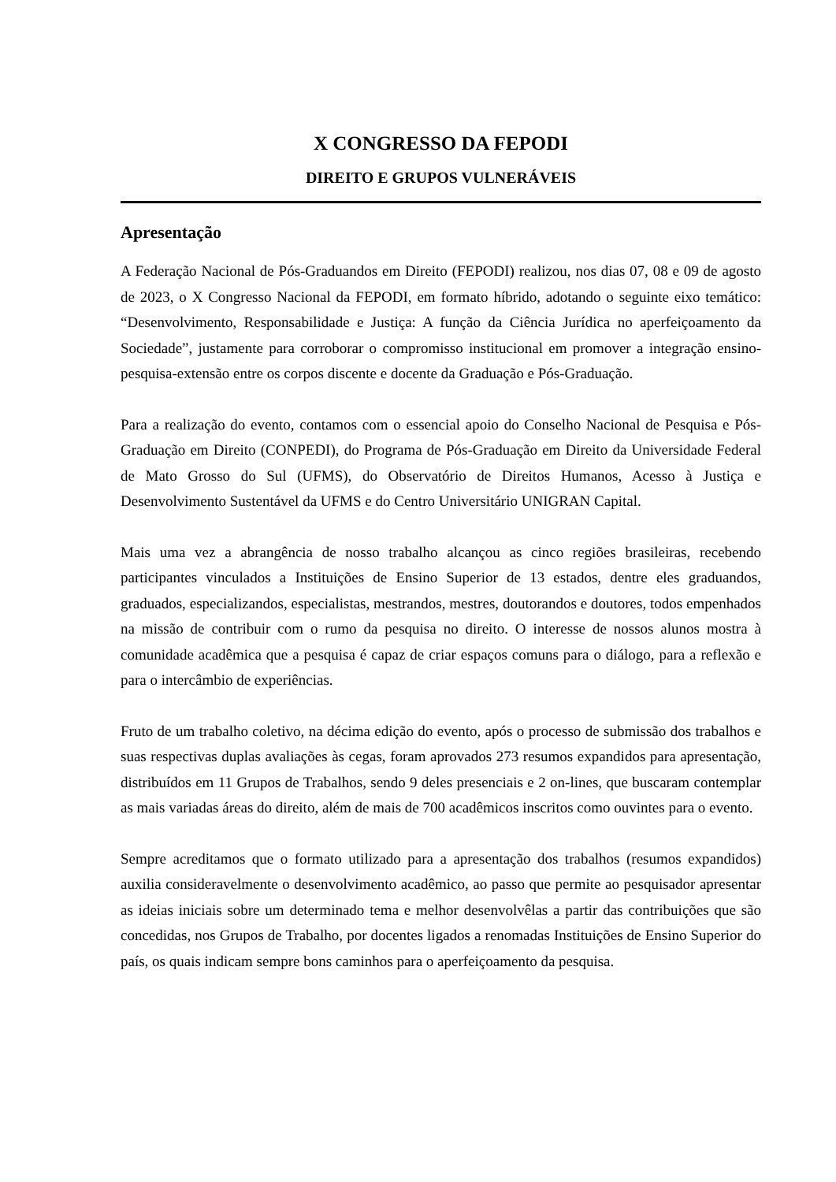X CONGRESSO DA FEPODI
DIREITO E GRUPOS VULNERÁVEIS
Apresentação
A Federação Nacional de Pós-Graduandos em Direito (FEPODI) realizou, nos dias 07, 08 e 09 de agosto de 2023, o X Congresso Nacional da FEPODI, em formato híbrido, adotando o seguinte eixo temático: “Desenvolvimento, Responsabilidade e Justiça: A função da Ciência Jurídica no aperfeiçoamento da Sociedade”, justamente para corroborar o compromisso institucional em promover a integração ensino-pesquisa-extensão entre os corpos discente e docente da Graduação e Pós-Graduação.
Para a realização do evento, contamos com o essencial apoio do Conselho Nacional de Pesquisa e Pós-Graduação em Direito (CONPEDI), do Programa de Pós-Graduação em Direito da Universidade Federal de Mato Grosso do Sul (UFMS), do Observatório de Direitos Humanos, Acesso à Justiça e Desenvolvimento Sustentável da UFMS e do Centro Universitário UNIGRAN Capital.
Mais uma vez a abrangência de nosso trabalho alcançou as cinco regiões brasileiras, recebendo participantes vinculados a Instituições de Ensino Superior de 13 estados, dentre eles graduandos, graduados, especializandos, especialistas, mestrandos, mestres, doutorandos e doutores, todos empenhados na missão de contribuir com o rumo da pesquisa no direito. O interesse de nossos alunos mostra à comunidade acadêmica que a pesquisa é capaz de criar espaços comuns para o diálogo, para a reflexão e para o intercâmbio de experiências.
Fruto de um trabalho coletivo, na décima edição do evento, após o processo de submissão dos trabalhos e suas respectivas duplas avaliações às cegas, foram aprovados 273 resumos expandidos para apresentação, distribuídos em 11 Grupos de Trabalhos, sendo 9 deles presenciais e 2 on-lines, que buscaram contemplar as mais variadas áreas do direito, além de mais de 700 acadêmicos inscritos como ouvintes para o evento.
Sempre acreditamos que o formato utilizado para a apresentação dos trabalhos (resumos expandidos) auxilia consideravelmente o desenvolvimento acadêmico, ao passo que permite ao pesquisador apresentar as ideias iniciais sobre um determinado tema e melhor desenvolvêlas a partir das contribuições que são concedidas, nos Grupos de Trabalho, por docentes ligados a renomadas Instituições de Ensino Superior do país, os quais indicam sempre bons caminhos para o aperfeiçoamento da pesquisa.